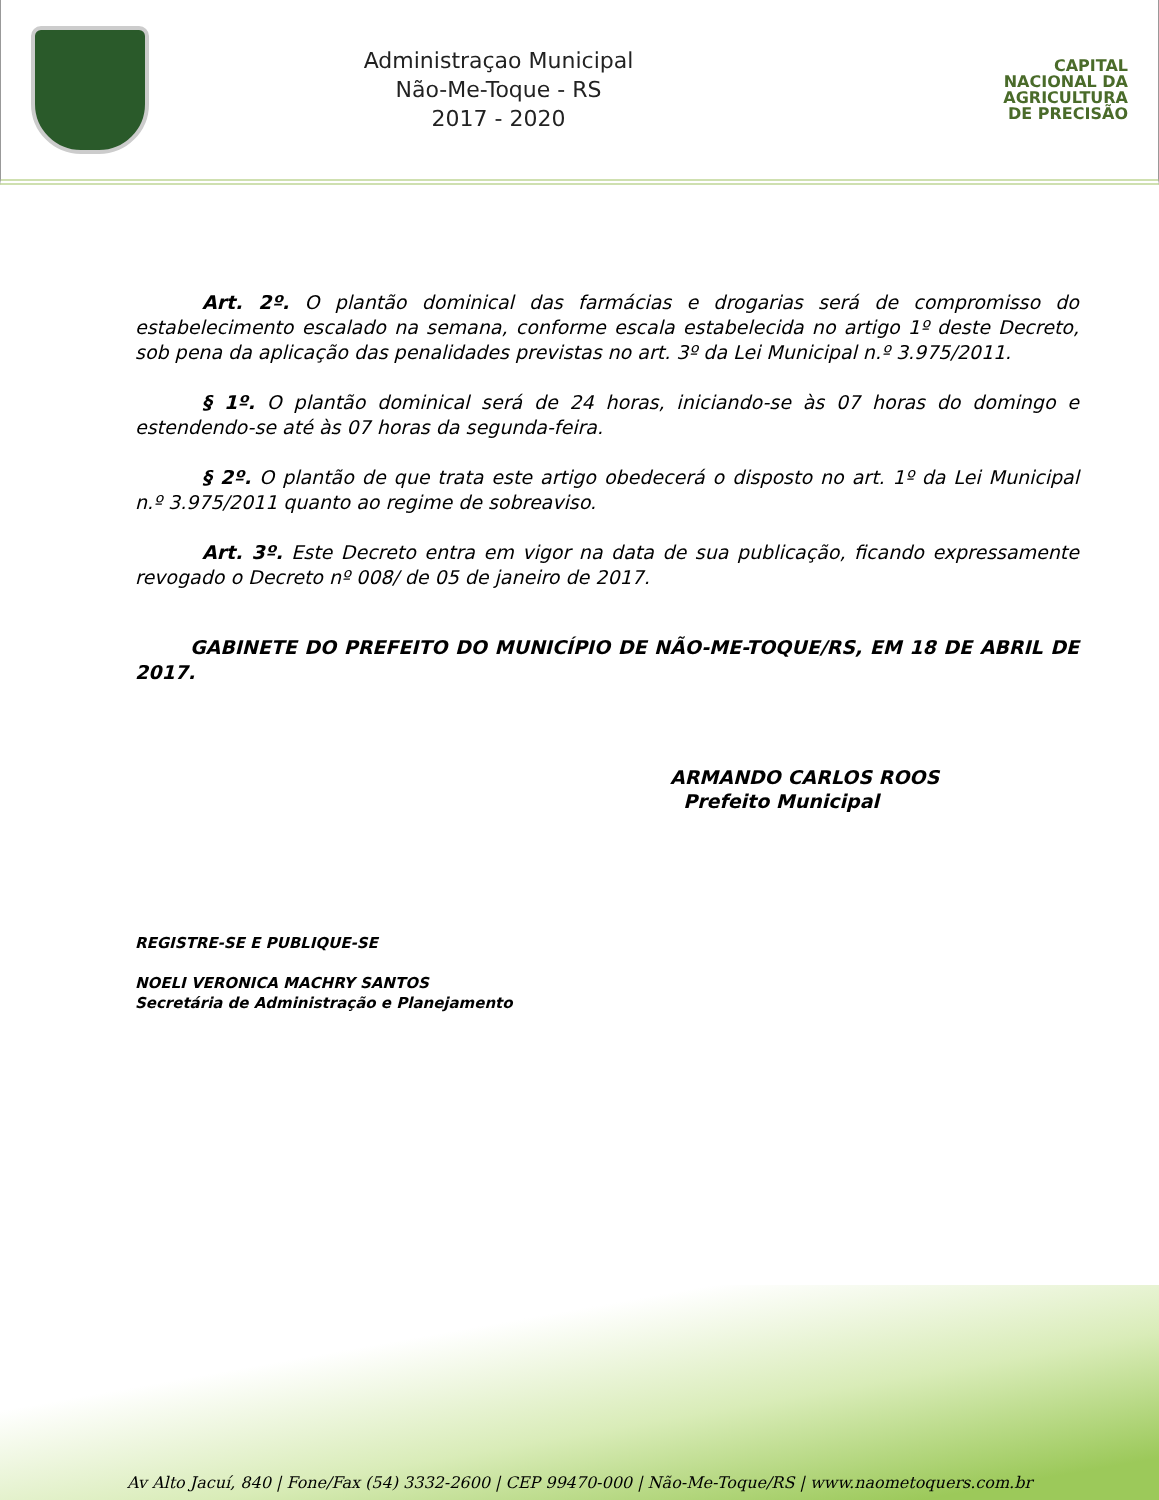Administraçao Municipal
Não-Me-Toque - RS
2017 - 2020
CAPITAL
NACIONAL DA
AGRICULTURA
DE PRECISÃO
Art. 2º. O plantão dominical das farmácias e drogarias será de compromisso do estabelecimento escalado na semana, conforme escala estabelecida no artigo 1º deste Decreto, sob pena da aplicação das penalidades previstas no art. 3º da Lei Municipal n.º 3.975/2011.
§ 1º. O plantão dominical será de 24 horas, iniciando-se às 07 horas do domingo e estendendo-se até às 07 horas da segunda-feira.
§ 2º. O plantão de que trata este artigo obedecerá o disposto no art. 1º da Lei Municipal n.º 3.975/2011 quanto ao regime de sobreaviso.
Art. 3º. Este Decreto entra em vigor na data de sua publicação, ficando expressamente revogado o Decreto nº 008/ de 05 de janeiro de 2017.
GABINETE DO PREFEITO DO MUNICÍPIO DE NÃO-ME-TOQUE/RS, EM 18 DE ABRIL DE 2017.
ARMANDO CARLOS ROOS
Prefeito Municipal
REGISTRE-SE E PUBLIQUE-SE
NOELI VERONICA MACHRY SANTOS
Secretária de Administração e Planejamento
Av Alto Jacuí, 840 | Fone/Fax (54) 3332-2600 | CEP 99470-000 | Não-Me-Toque/RS | www.naometoquers.com.br